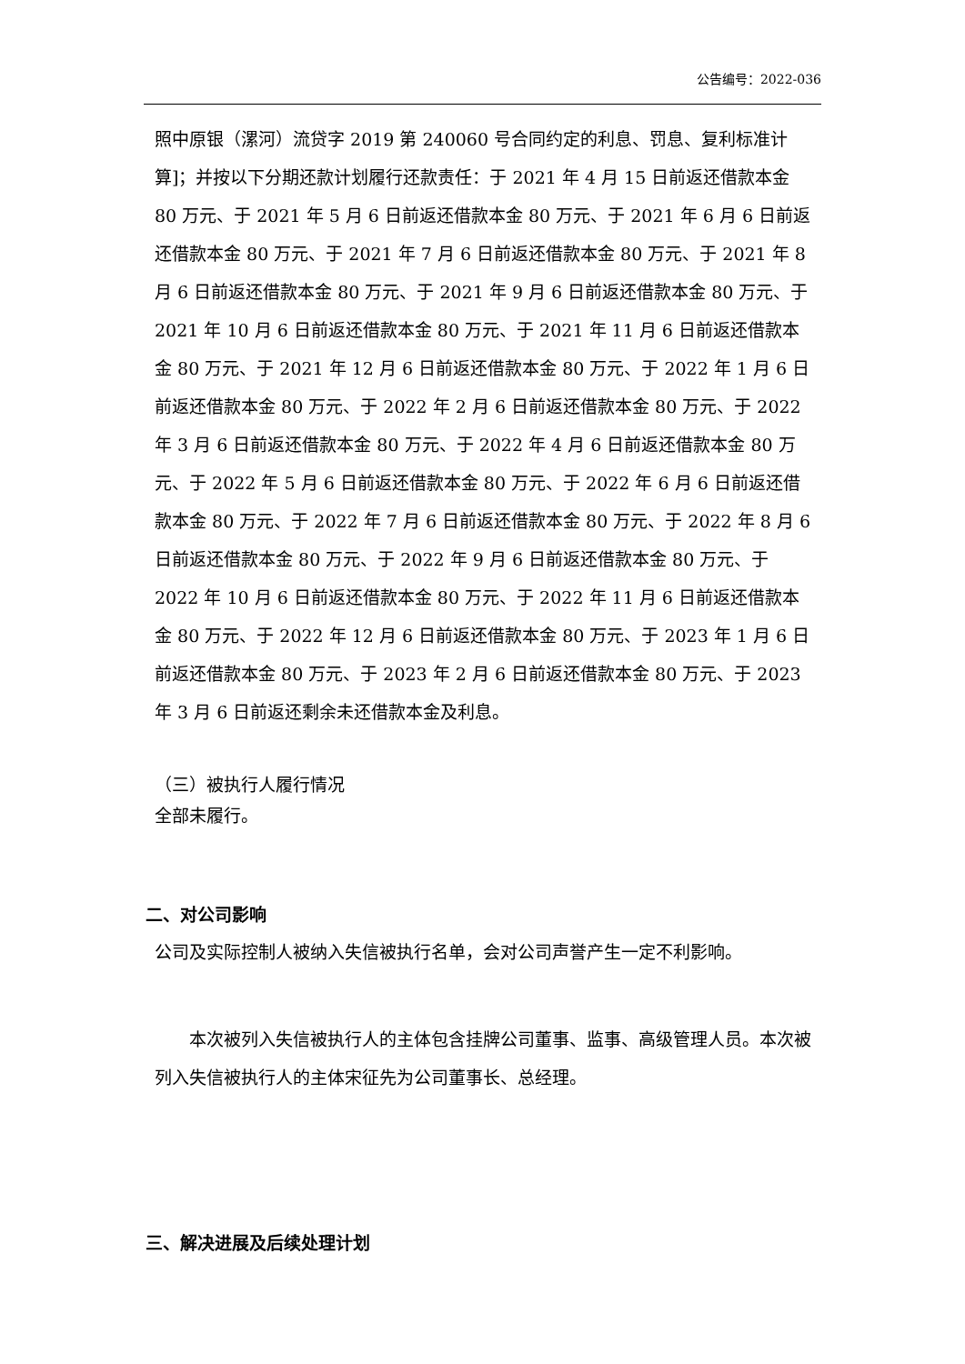公告编号：2022-036
照中原银（漯河）流贷字 2019 第 240060 号合同约定的利息、罚息、复利标准计算]；并按以下分期还款计划履行还款责任：于 2021 年 4 月 15 日前返还借款本金 80 万元、于 2021 年 5 月 6 日前返还借款本金 80 万元、于 2021 年 6 月 6 日前返还借款本金 80 万元、于 2021 年 7 月 6 日前返还借款本金 80 万元、于 2021 年 8 月 6 日前返还借款本金 80 万元、于 2021 年 9 月 6 日前返还借款本金 80 万元、于 2021 年 10 月 6 日前返还借款本金 80 万元、于 2021 年 11 月 6 日前返还借款本金 80 万元、于 2021 年 12 月 6 日前返还借款本金 80 万元、于 2022 年 1 月 6 日前返还借款本金 80 万元、于 2022 年 2 月 6 日前返还借款本金 80 万元、于 2022 年 3 月 6 日前返还借款本金 80 万元、于 2022 年 4 月 6 日前返还借款本金 80 万元、于 2022 年 5 月 6 日前返还借款本金 80 万元、于 2022 年 6 月 6 日前返还借款本金 80 万元、于 2022 年 7 月 6 日前返还借款本金 80 万元、于 2022 年 8 月 6 日前返还借款本金 80 万元、于 2022 年 9 月 6 日前返还借款本金 80 万元、于 2022 年 10 月 6 日前返还借款本金 80 万元、于 2022 年 11 月 6 日前返还借款本金 80 万元、于 2022 年 12 月 6 日前返还借款本金 80 万元、于 2023 年 1 月 6 日前返还借款本金 80 万元、于 2023 年 2 月 6 日前返还借款本金 80 万元、于 2023 年 3 月 6 日前返还剩余未还借款本金及利息。
（三）被执行人履行情况
全部未履行。
二、对公司影响
公司及实际控制人被纳入失信被执行名单，会对公司声誉产生一定不利影响。
本次被列入失信被执行人的主体包含挂牌公司董事、监事、高级管理人员。本次被列入失信被执行人的主体宋征先为公司董事长、总经理。
三、解决进展及后续处理计划